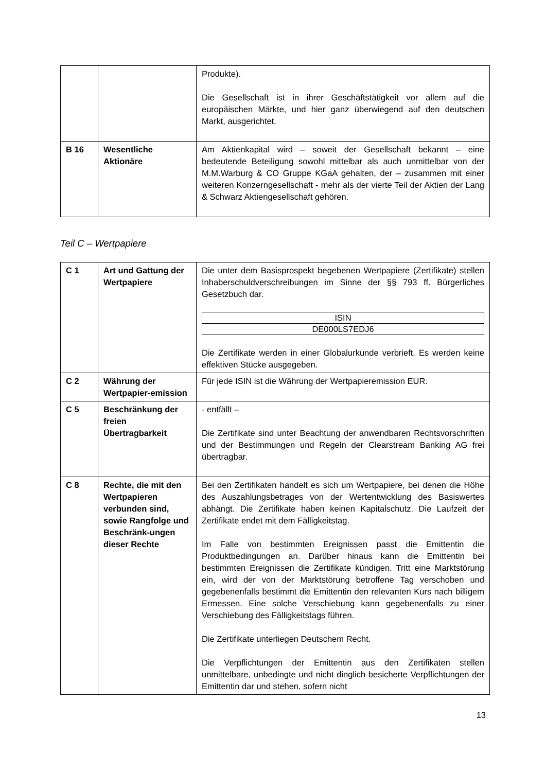| | | Produkte). Die Gesellschaft ist in ihrer Geschäftstätigkeit vor allem auf die europäischen Märkte, und hier ganz überwiegend auf den deutschen Markt, ausgerichtet. |
| B 16 | Wesentliche Aktionäre | Am Aktienkapital wird – soweit der Gesellschaft bekannt – eine bedeutende Beteiligung sowohl mittelbar als auch unmittelbar von der M.M.Warburg & CO Gruppe KGaA gehalten, der – zusammen mit einer weiteren Konzerngesellschaft - mehr als der vierte Teil der Aktien der Lang & Schwarz Aktien­gesellschaft gehören. |
Teil C – Wertpapiere
| C 1 | Art und Gattung der Wertpapiere | Die unter dem Basisprospekt begebenen Wertpapiere (Zertifikate) stellen Inhaberschuldverschreibungen im Sinne der §§ 793 ff. Bürgerliches Gesetzbuch dar. / ISIN / / DE000LS7EDJ6 / Die Zertifikate werden in einer Globalurkunde verbrieft. Es werden keine effektiven Stücke ausgegeben. |
| C 2 | Währung der Wertpapier-emission | Für jede ISIN ist die Währung der Wertpapieremission EUR. |
| C 5 | Beschränkung der freien Übertragbarkeit | - entfällt – Die Zertifikate sind unter Beachtung der anwendbaren Rechtsvorschriften und der Bestimmungen und Regeln der Clearstream Banking AG frei übertragbar. |
| C 8 | Rechte, die mit den Wertpapieren verbunden sind, sowie Rangfolge und Beschränk-ungen dieser Rechte | Bei den Zertifikaten handelt es sich um Wertpapiere, bei denen die Höhe des Auszahlungsbetrages von der Wertentwicklung des Basiswertes abhängt. Die Zertifikate haben keinen Kapitalschutz. Die Laufzeit der Zertifikate endet mit dem Fälligkeitstag. Im Falle von bestimmten Ereignissen passt die Emittentin die Produktbedingungen an. Darüber hinaus kann die Emittentin bei bestimmten Ereignissen die Zertifikate kündigen. Tritt eine Marktstörung ein, wird der von der Marktstörung betroffene Tag verschoben und gegebenenfalls bestimmt die Emittentin den relevanten Kurs nach billigem Ermessen. Eine solche Verschiebung kann gegebenenfalls zu einer Verschiebung des Fälligkeitstags führen. Die Zertifikate unterliegen Deutschem Recht. Die Verpflichtungen der Emittentin aus den Zertifikaten stellen unmittelbare, unbedingte und nicht dinglich besicherte Verpflichtungen der Emittentin dar und stehen, sofern nicht |
13